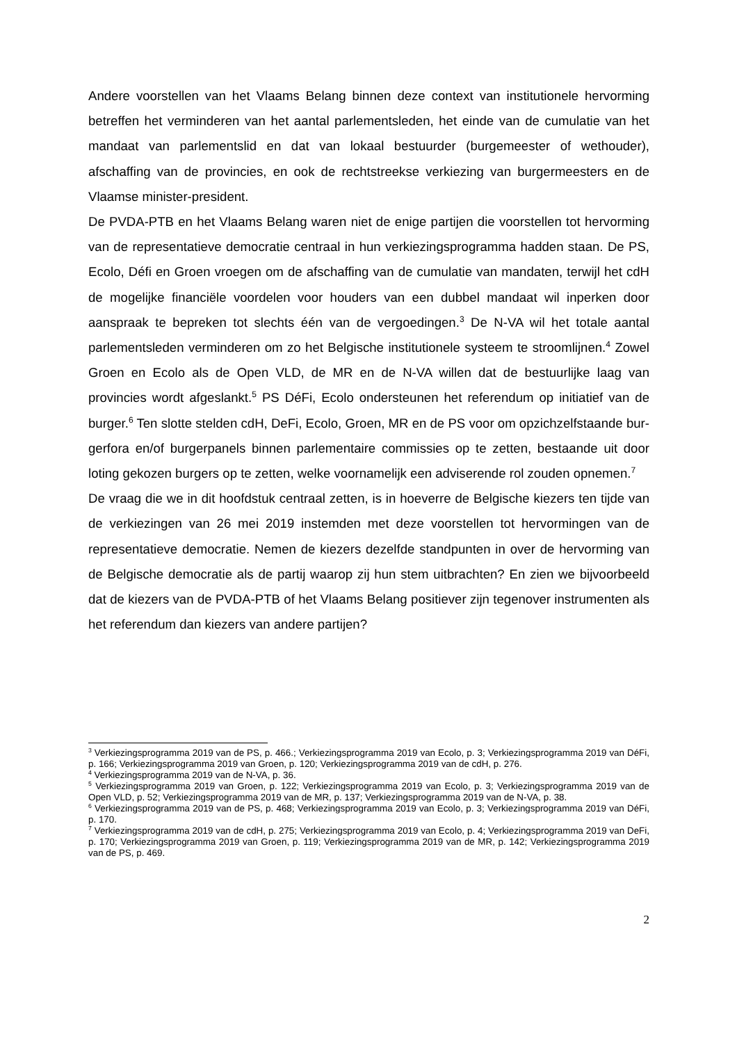Andere voorstellen van het Vlaams Belang binnen deze context van institutionele her­vorming betreffen het verminderen van het aantal parlementsleden, het einde van de cumulatie van het mandaat van parlementslid en dat van lokaal bestuurder (burge­meester of wethouder), afschaffing van de provincies, en ook de rechtstreekse verkie­zing van burgermeesters en de Vlaamse minister-president.
De PVDA-PTB en het Vlaams Belang waren niet de enige partijen die voorstellen tot hervorming van de representatieve democratie centraal in hun verkiezingsprogramma hadden staan. De PS, Ecolo, Défi en Groen vroegen om de afschaffing van de cumu­latie van mandaten, terwijl het cdH de mogelijke financiële voordelen voor houders van een dubbel mandaat wil inperken door aanspraak te bepreken tot slechts één van de vergoedingen.<sup>3</sup> De N-VA wil het totale aantal parlementsleden verminderen om zo het Belgische institutionele systeem te stroomlijnen.<sup>4</sup> Zowel Groen en Ecolo als de Open VLD, de MR en de N-VA willen dat de bestuurlijke laag van provincies wordt afge­slankt.<sup>5</sup> PS DéFi, Ecolo ondersteunen het referendum op initiatief van de burger.<sup>6</sup> Ten slotte stelden cdH, DeFi, Ecolo, Groen, MR en de PS voor om opzichzelfstaande bur­gerfora en/of burgerpanels binnen parlementaire commissies op te zetten, bestaande uit door loting gekozen burgers op te zetten, welke voornamelijk een adviserende rol zouden opnemen.<sup>7</sup>
De vraag die we in dit hoofdstuk centraal zetten, is in hoeverre de Belgische kiezers ten tijde van de verkiezingen van 26 mei 2019 instemden met deze voorstellen tot hervormingen van de representatieve democratie. Nemen de kiezers dezelfde stand­punten in over de hervorming van de Belgische democratie als de partij waarop zij hun stem uitbrachten? En zien we bijvoorbeeld dat de kiezers van de PVDA-PTB of het Vlaams Belang positiever zijn tegenover instrumenten als het referendum dan kiezers van andere partijen?
<sup>3</sup> Verkiezingsprogramma 2019 van de PS, p. 466.; Verkiezingsprogramma 2019 van Ecolo, p. 3; Ver­kiezingsprogramma 2019 van DéFi, p. 166; Verkiezingsprogramma 2019 van Groen, p. 120; Verkie­zingsprogramma 2019 van de cdH, p. 276.
<sup>4</sup> Verkiezingsprogramma 2019 van de N-VA, p. 36.
<sup>5</sup> Verkiezingsprogramma 2019 van Groen, p. 122; Verkiezingsprogramma 2019 van Ecolo, p. 3; Verkie­zingsprogramma 2019 van de Open VLD, p. 52; Verkiezingsprogramma 2019 van de MR, p. 137; Ver­kiezingsprogramma 2019 van de N-VA, p. 38.
<sup>6</sup> Verkiezingsprogramma 2019 van de PS, p. 468; Verkiezingsprogramma 2019 van Ecolo, p. 3; Verkie­zingsprogramma 2019 van DéFi, p. 170.
<sup>7</sup> Verkiezingsprogramma 2019 van de cdH, p. 275; Verkiezingsprogramma 2019 van Ecolo, p. 4; Ver­kiezingsprogramma 2019 van DeFi, p. 170; Verkiezingsprogramma 2019 van Groen, p. 119; Verkie­zingsprogramma 2019 van de MR, p. 142; Verkiezingsprogramma 2019 van de PS, p. 469.
2